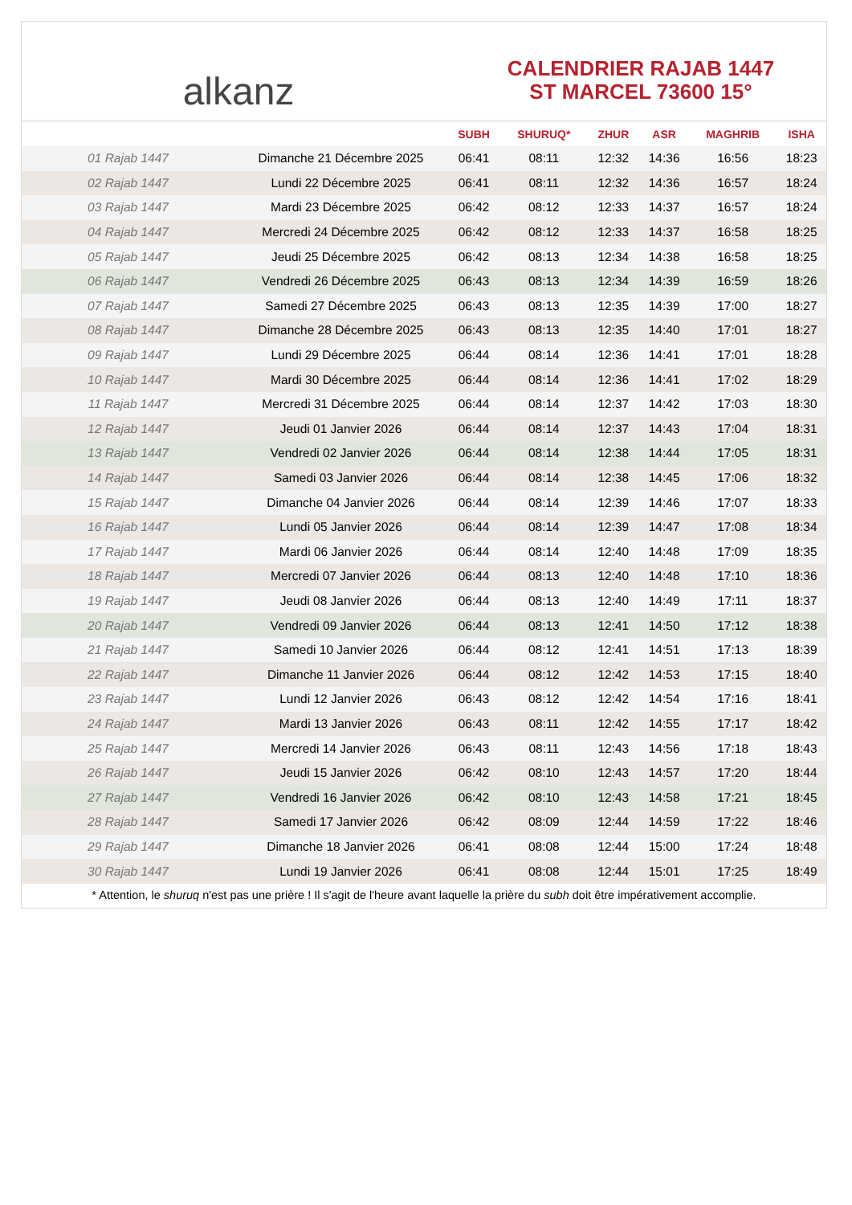alkanz
CALENDRIER RAJAB 1447
ST MARCEL 73600 15°
| | | SUBH | SHURUQ* | ZHUR | ASR | MAGHRIB | ISHA |
| --- | --- | --- | --- | --- | --- | --- | --- |
| 01 Rajab 1447 | Dimanche 21 Décembre 2025 | 06:41 | 08:11 | 12:32 | 14:36 | 16:56 | 18:23 |
| 02 Rajab 1447 | Lundi 22 Décembre 2025 | 06:41 | 08:11 | 12:32 | 14:36 | 16:57 | 18:24 |
| 03 Rajab 1447 | Mardi 23 Décembre 2025 | 06:42 | 08:12 | 12:33 | 14:37 | 16:57 | 18:24 |
| 04 Rajab 1447 | Mercredi 24 Décembre 2025 | 06:42 | 08:12 | 12:33 | 14:37 | 16:58 | 18:25 |
| 05 Rajab 1447 | Jeudi 25 Décembre 2025 | 06:42 | 08:13 | 12:34 | 14:38 | 16:58 | 18:25 |
| 06 Rajab 1447 | Vendredi 26 Décembre 2025 | 06:43 | 08:13 | 12:34 | 14:39 | 16:59 | 18:26 |
| 07 Rajab 1447 | Samedi 27 Décembre 2025 | 06:43 | 08:13 | 12:35 | 14:39 | 17:00 | 18:27 |
| 08 Rajab 1447 | Dimanche 28 Décembre 2025 | 06:43 | 08:13 | 12:35 | 14:40 | 17:01 | 18:27 |
| 09 Rajab 1447 | Lundi 29 Décembre 2025 | 06:44 | 08:14 | 12:36 | 14:41 | 17:01 | 18:28 |
| 10 Rajab 1447 | Mardi 30 Décembre 2025 | 06:44 | 08:14 | 12:36 | 14:41 | 17:02 | 18:29 |
| 11 Rajab 1447 | Mercredi 31 Décembre 2025 | 06:44 | 08:14 | 12:37 | 14:42 | 17:03 | 18:30 |
| 12 Rajab 1447 | Jeudi 01 Janvier 2026 | 06:44 | 08:14 | 12:37 | 14:43 | 17:04 | 18:31 |
| 13 Rajab 1447 | Vendredi 02 Janvier 2026 | 06:44 | 08:14 | 12:38 | 14:44 | 17:05 | 18:31 |
| 14 Rajab 1447 | Samedi 03 Janvier 2026 | 06:44 | 08:14 | 12:38 | 14:45 | 17:06 | 18:32 |
| 15 Rajab 1447 | Dimanche 04 Janvier 2026 | 06:44 | 08:14 | 12:39 | 14:46 | 17:07 | 18:33 |
| 16 Rajab 1447 | Lundi 05 Janvier 2026 | 06:44 | 08:14 | 12:39 | 14:47 | 17:08 | 18:34 |
| 17 Rajab 1447 | Mardi 06 Janvier 2026 | 06:44 | 08:14 | 12:40 | 14:48 | 17:09 | 18:35 |
| 18 Rajab 1447 | Mercredi 07 Janvier 2026 | 06:44 | 08:13 | 12:40 | 14:48 | 17:10 | 18:36 |
| 19 Rajab 1447 | Jeudi 08 Janvier 2026 | 06:44 | 08:13 | 12:40 | 14:49 | 17:11 | 18:37 |
| 20 Rajab 1447 | Vendredi 09 Janvier 2026 | 06:44 | 08:13 | 12:41 | 14:50 | 17:12 | 18:38 |
| 21 Rajab 1447 | Samedi 10 Janvier 2026 | 06:44 | 08:12 | 12:41 | 14:51 | 17:13 | 18:39 |
| 22 Rajab 1447 | Dimanche 11 Janvier 2026 | 06:44 | 08:12 | 12:42 | 14:53 | 17:15 | 18:40 |
| 23 Rajab 1447 | Lundi 12 Janvier 2026 | 06:43 | 08:12 | 12:42 | 14:54 | 17:16 | 18:41 |
| 24 Rajab 1447 | Mardi 13 Janvier 2026 | 06:43 | 08:11 | 12:42 | 14:55 | 17:17 | 18:42 |
| 25 Rajab 1447 | Mercredi 14 Janvier 2026 | 06:43 | 08:11 | 12:43 | 14:56 | 17:18 | 18:43 |
| 26 Rajab 1447 | Jeudi 15 Janvier 2026 | 06:42 | 08:10 | 12:43 | 14:57 | 17:20 | 18:44 |
| 27 Rajab 1447 | Vendredi 16 Janvier 2026 | 06:42 | 08:10 | 12:43 | 14:58 | 17:21 | 18:45 |
| 28 Rajab 1447 | Samedi 17 Janvier 2026 | 06:42 | 08:09 | 12:44 | 14:59 | 17:22 | 18:46 |
| 29 Rajab 1447 | Dimanche 18 Janvier 2026 | 06:41 | 08:08 | 12:44 | 15:00 | 17:24 | 18:48 |
| 30 Rajab 1447 | Lundi 19 Janvier 2026 | 06:41 | 08:08 | 12:44 | 15:01 | 17:25 | 18:49 |
* Attention, le shuruq n'est pas une prière ! Il s'agit de l'heure avant laquelle la prière du subh doit être impérativement accomplie.